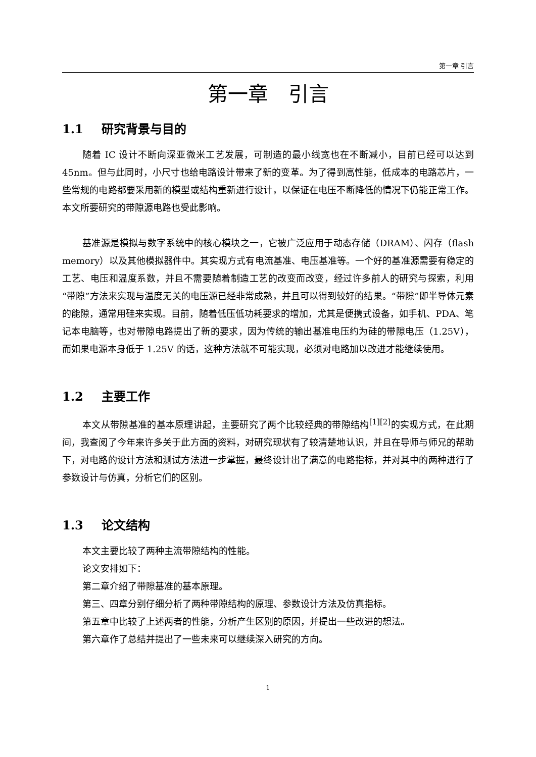第一章 引言
第一章　引言
1.1 研究背景与目的
随着 IC 设计不断向深亚微米工艺发展，可制造的最小线宽也在不断减小，目前已经可以达到 45nm。但与此同时，小尺寸也给电路设计带来了新的变革。为了得到高性能，低成本的电路芯片，一些常规的电路都要采用新的模型或结构重新进行设计，以保证在电压不断降低的情况下仍能正常工作。本文所要研究的带隙源电路也受此影响。
基准源是模拟与数字系统中的核心模块之一，它被广泛应用于动态存储（DRAM）、闪存（flash memory）以及其他模拟器件中。其实现方式有电流基准、电压基准等。一个好的基准源需要有稳定的工艺、电压和温度系数，并且不需要随着制造工艺的改变而改变，经过许多前人的研究与探索，利用“带隙”方法来实现与温度无关的电压源已经非常成熟，并且可以得到较好的结果。“带隙”即半导体元素的能隙，通常用硅来实现。目前，随着低压低功耗要求的增加，尤其是便携式设备，如手机、PDA、笔记本电脑等，也对带隙电路提出了新的要求，因为传统的输出基准电压约为硅的带隙电压（1.25V），而如果电源本身低于 1.25V 的话，这种方法就不可能实现，必须对电路加以改进才能继续使用。
1.2 主要工作
本文从带隙基准的基本原理讲起，主要研究了两个比较经典的带隙结构<sup>[1][2]</sup>的实现方式，在此期间，我查阅了今年来许多关于此方面的资料，对研究现状有了较清楚地认识，并且在导师与师兄的帮助下，对电路的设计方法和测试方法进一步掌握，最终设计出了满意的电路指标，并对其中的两种进行了参数设计与仿真，分析它们的区别。
1.3 论文结构
本文主要比较了两种主流带隙结构的性能。
论文安排如下：
第二章介绍了带隙基准的基本原理。
第三、四章分别仔细分析了两种带隙结构的原理、参数设计方法及仿真指标。
第五章中比较了上述两者的性能，分析产生区别的原因，并提出一些改进的想法。
第六章作了总结并提出了一些未来可以继续深入研究的方向。
1